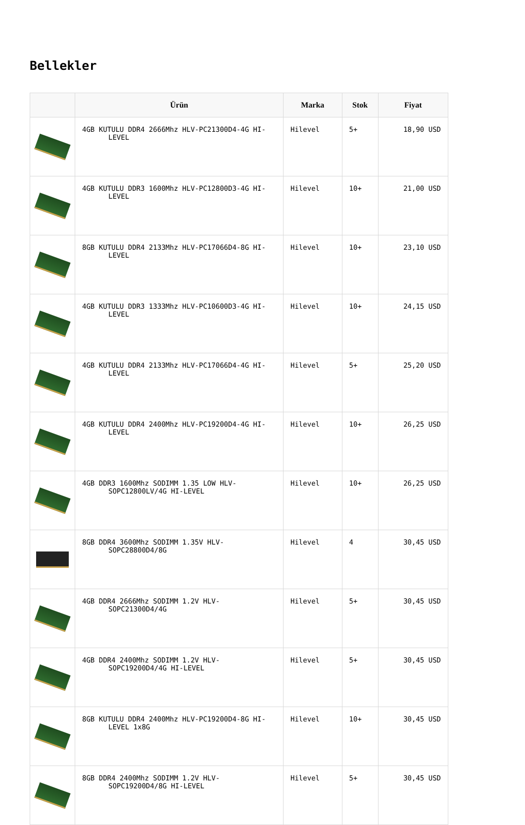Bellekler
| | Ürün | Marka | Stok | Fiyat |
| --- | --- | --- | --- | --- |
| | 4GB KUTULU DDR4 2666Mhz HLV-PC21300D4-4G HI- LEVEL | Hilevel | 5+ | 18,90 USD |
| | 4GB KUTULU DDR3 1600Mhz HLV-PC12800D3-4G HI- LEVEL | Hilevel | 10+ | 21,00 USD |
| | 8GB KUTULU DDR4 2133Mhz HLV-PC17066D4-8G HI- LEVEL | Hilevel | 10+ | 23,10 USD |
| | 4GB KUTULU DDR3 1333Mhz HLV-PC10600D3-4G HI- LEVEL | Hilevel | 10+ | 24,15 USD |
| | 4GB KUTULU DDR4 2133Mhz HLV-PC17066D4-4G HI- LEVEL | Hilevel | 5+ | 25,20 USD |
| | 4GB KUTULU DDR4 2400Mhz HLV-PC19200D4-4G HI- LEVEL | Hilevel | 10+ | 26,25 USD |
| | 4GB DDR3 1600Mhz SODIMM 1.35 LOW HLV- SOPC12800LV/4G HI-LEVEL | Hilevel | 10+ | 26,25 USD |
| | 8GB DDR4 3600Mhz SODIMM 1.35V HLV- SOPC28800D4/8G | Hilevel | 4 | 30,45 USD |
| | 4GB DDR4 2666Mhz SODIMM 1.2V HLV- SOPC21300D4/4G | Hilevel | 5+ | 30,45 USD |
| | 4GB DDR4 2400Mhz SODIMM 1.2V HLV- SOPC19200D4/4G HI-LEVEL | Hilevel | 5+ | 30,45 USD |
| | 8GB KUTULU DDR4 2400Mhz HLV-PC19200D4-8G HI- LEVEL 1x8G | Hilevel | 10+ | 30,45 USD |
| | 8GB DDR4 2400Mhz SODIMM 1.2V HLV- SOPC19200D4/8G HI-LEVEL | Hilevel | 5+ | 30,45 USD |